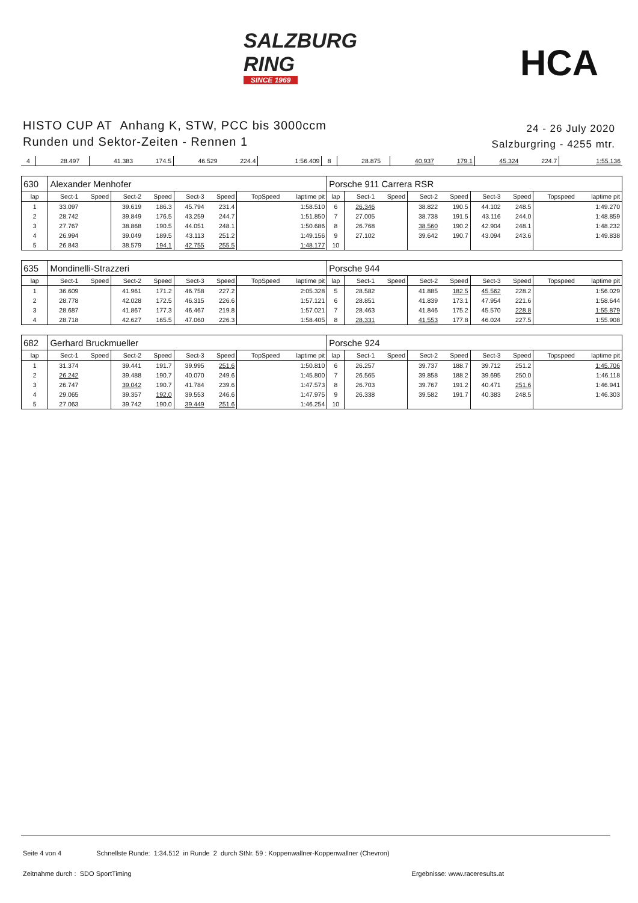SALZBURG
RING
SINCE 1969
HCA
HISTO CUP AT Anhang K, STW, PCC bis 3000ccm
Runden und Sektor-Zeiten - Rennen 1
24 - 26 July 2020
Salzburgring - 4255 mtr.
| 4 | 28.497 | | 41.383 | 174.5 | 46.529 | 224.4 | | 1:56.409 | 8 | 28.875 | | 40.937 | 179.1 | 45.324 | 224.7 | | 1:55.136 |
| 630 | Alexander Menhofer | | | | | | | | Porsche 911 Carrera RSR | | | | | | | | |
| lap | Sect-1 | Speed | Sect-2 | Speed | Sect-3 | Speed | TopSpeed | laptime pit | lap | Sect-1 | Speed | Sect-2 | Speed | Sect-3 | Speed | Topspeed | laptime pit |
| 1 | 33.097 | | 39.619 | 186.3 | 45.794 | 231.4 | | 1:58.510 | 6 | 26.346 | | 38.822 | 190.5 | 44.102 | 248.5 | | 1:49.270 |
| 2 | 28.742 | | 39.849 | 176.5 | 43.259 | 244.7 | | 1:51.850 | 7 | 27.005 | | 38.738 | 191.5 | 43.116 | 244.0 | | 1:48.859 |
| 3 | 27.767 | | 38.868 | 190.5 | 44.051 | 248.1 | | 1:50.686 | 8 | 26.768 | | 38.560 | 190.2 | 42.904 | 248.1 | | 1:48.232 |
| 4 | 26.994 | | 39.049 | 189.5 | 43.113 | 251.2 | | 1:49.156 | 9 | 27.102 | | 39.642 | 190.7 | 43.094 | 243.6 | | 1:49.838 |
| 5 | 26.843 | | 38.579 | 194.1 | 42.755 | 255.5 | | 1:48.177 | 10 | | | | | | | | |
| 635 | Mondinelli-Strazzeri | | | | | | | | Porsche 944 | | | | | | | | |
| lap | Sect-1 | Speed | Sect-2 | Speed | Sect-3 | Speed | TopSpeed | laptime pit | lap | Sect-1 | Speed | Sect-2 | Speed | Sect-3 | Speed | Topspeed | laptime pit |
| 1 | 36.609 | | 41.961 | 171.2 | 46.758 | 227.2 | | 2:05.328 | 5 | 28.582 | | 41.885 | 182.5 | 45.562 | 228.2 | | 1:56.029 |
| 2 | 28.778 | | 42.028 | 172.5 | 46.315 | 226.6 | | 1:57.121 | 6 | 28.851 | | 41.839 | 173.1 | 47.954 | 221.6 | | 1:58.644 |
| 3 | 28.687 | | 41.867 | 177.3 | 46.467 | 219.8 | | 1:57.021 | 7 | 28.463 | | 41.846 | 175.2 | 45.570 | 228.8 | | 1:55.879 |
| 4 | 28.718 | | 42.627 | 165.5 | 47.060 | 226.3 | | 1:58.405 | 8 | 28.331 | | 41.553 | 177.8 | 46.024 | 227.5 | | 1:55.908 |
| 682 | Gerhard Bruckmueller | | | | | | | | Porsche 924 | | | | | | | | |
| lap | Sect-1 | Speed | Sect-2 | Speed | Sect-3 | Speed | TopSpeed | laptime pit | lap | Sect-1 | Speed | Sect-2 | Speed | Sect-3 | Speed | Topspeed | laptime pit |
| 1 | 31.374 | | 39.441 | 191.7 | 39.995 | 251.6 | | 1:50.810 | 6 | 26.257 | | 39.737 | 188.7 | 39.712 | 251.2 | | 1:45.706 |
| 2 | 26.242 | | 39.488 | 190.7 | 40.070 | 249.6 | | 1:45.800 | 7 | 26.565 | | 39.858 | 188.2 | 39.695 | 250.0 | | 1:46.118 |
| 3 | 26.747 | | 39.042 | 190.7 | 41.784 | 239.6 | | 1:47.573 | 8 | 26.703 | | 39.767 | 191.2 | 40.471 | 251.6 | | 1:46.941 |
| 4 | 29.065 | | 39.357 | 192.0 | 39.553 | 246.6 | | 1:47.975 | 9 | 26.338 | | 39.582 | 191.7 | 40.383 | 248.5 | | 1:46.303 |
| 5 | 27.063 | | 39.742 | 190.0 | 39.449 | 251.6 | | 1:46.254 | 10 | | | | | | | | |
Seite 4 von 4 Schnellste Runde: 1:34.512 in Runde 2 durch StNr. 59 : Koppenwallner-Koppenwallner (Chevron)
Zeitnahme durch : SDO SportTiming Ergebnisse: www.raceresults.at